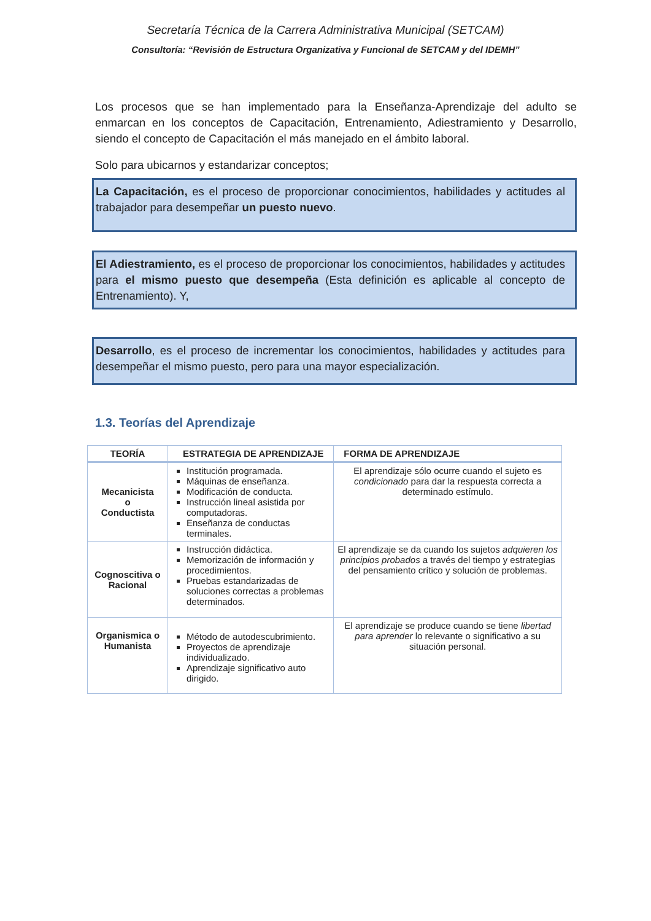Secretaría Técnica de la Carrera Administrativa Municipal (SETCAM)
Consultoría: “Revisión de Estructura Organizativa y Funcional de SETCAM y del IDEMH”
Los procesos que se han implementado para la Enseñanza-Aprendizaje del adulto se enmarcan en los conceptos de Capacitación, Entrenamiento, Adiestramiento y Desarrollo, siendo el concepto de Capacitación el más manejado en el ámbito laboral.
Solo para ubicarnos y estandarizar conceptos;
La Capacitación, es el proceso de proporcionar conocimientos, habilidades y actitudes al trabajador para desempeñar un puesto nuevo.
El Adiestramiento, es el proceso de proporcionar los conocimientos, habilidades y actitudes para el mismo puesto que desempeña (Esta definición es aplicable al concepto de Entrenamiento). Y,
Desarrollo, es el proceso de incrementar los conocimientos, habilidades y actitudes para desempeñar el mismo puesto, pero para una mayor especialización.
1.3. Teorías del Aprendizaje
| TEORÍA | ESTRATEGIA DE APRENDIZAJE | FORMA DE APRENDIZAJE |
| --- | --- | --- |
| Mecanicista o Conductista | Institución programada. Máquinas de enseñanza. Modificación de conducta. Instrucción lineal asistida por computadoras. Enseñanza de conductas terminales. | El aprendizaje sólo ocurre cuando el sujeto es condicionado para dar la respuesta correcta a determinado estímulo. |
| Cognoscitiva o Racional | Instrucción didáctica. Memorización de información y procedimientos. Pruebas estandarizadas de soluciones correctas a problemas determinados. | El aprendizaje se da cuando los sujetos adquieren los principios probados a través del tiempo y estrategias del pensamiento crítico y solución de problemas. |
| Organismica o Humanista | Método de autodescubrimiento. Proyectos de aprendizaje individualizado. Aprendizaje significativo auto dirigido. | El aprendizaje se produce cuando se tiene libertad para aprender lo relevante o significativo a su situación personal. |